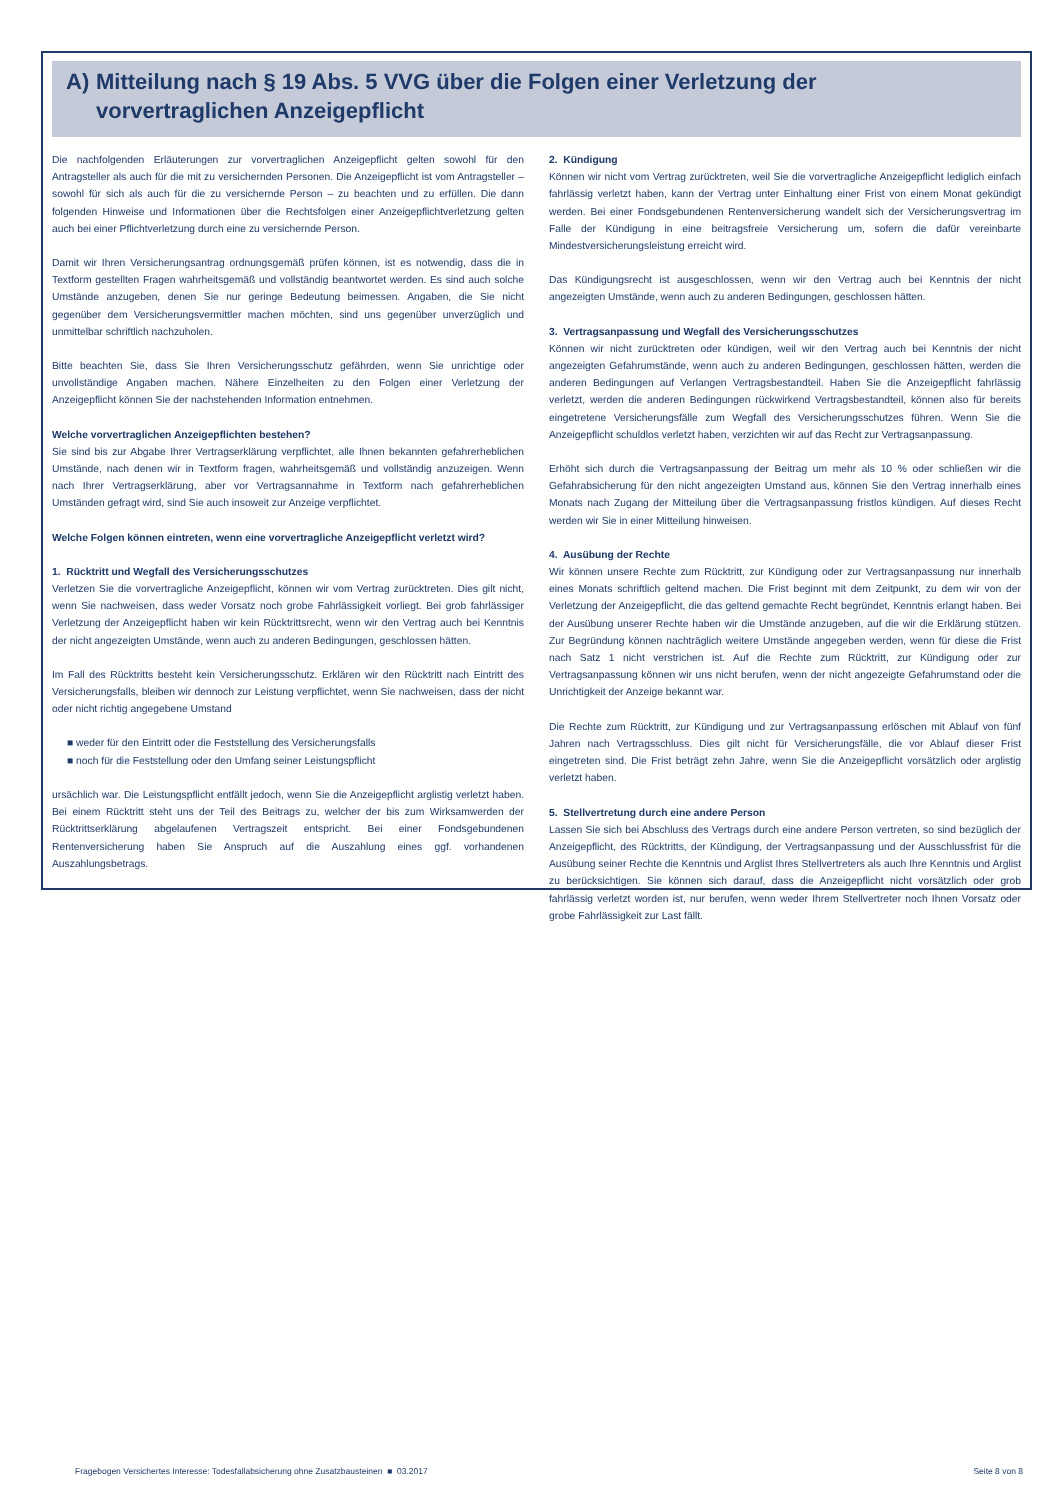A) Mitteilung nach § 19 Abs. 5 VVG über die Folgen einer Verletzung der
vorvertraglichen Anzeigepflicht
Die nachfolgenden Erläuterungen zur vorvertraglichen Anzeigepflicht gelten sowohl für den Antragsteller als auch für die mit zu versichernden Personen. Die Anzeigepflicht ist vom Antragsteller – sowohl für sich als auch für die zu versichernde Person – zu beachten und zu erfüllen. Die dann folgenden Hinweise und Informationen über die Rechtsfolgen einer Anzeigepflichtverletzung gelten auch bei einer Pflichtverletzung durch eine zu versichernde Person.
Damit wir Ihren Versicherungsantrag ordnungsgemäß prüfen können, ist es notwendig, dass die in Textform gestellten Fragen wahrheitsgemäß und vollständig beantwortet werden. Es sind auch solche Umstände anzugeben, denen Sie nur geringe Bedeutung beimessen. Angaben, die Sie nicht gegenüber dem Versicherungsvermittler machen möchten, sind uns gegenüber unverzüglich und unmittelbar schriftlich nachzuholen.
Bitte beachten Sie, dass Sie Ihren Versicherungsschutz gefährden, wenn Sie unrichtige oder unvollständige Angaben machen. Nähere Einzelheiten zu den Folgen einer Verletzung der Anzeigepflicht können Sie der nachstehenden Information entnehmen.
Welche vorvertraglichen Anzeigepflichten bestehen?
Sie sind bis zur Abgabe Ihrer Vertragserklärung verpflichtet, alle Ihnen bekannten gefahrerheblichen Umstände, nach denen wir in Textform fragen, wahrheitsgemäß und vollständig anzuzeigen. Wenn nach Ihrer Vertragserklärung, aber vor Vertragsannahme in Textform nach gefahrerheblichen Umständen gefragt wird, sind Sie auch insoweit zur Anzeige verpflichtet.
Welche Folgen können eintreten, wenn eine vorvertragliche Anzeigepflicht verletzt wird?
1. Rücktritt und Wegfall des Versicherungsschutzes
Verletzen Sie die vorvertragliche Anzeigepflicht, können wir vom Vertrag zurücktreten. Dies gilt nicht, wenn Sie nachweisen, dass weder Vorsatz noch grobe Fahrlässigkeit vorliegt. Bei grob fahrlässiger Verletzung der Anzeigepflicht haben wir kein Rücktrittsrecht, wenn wir den Vertrag auch bei Kenntnis der nicht angezeigten Umstände, wenn auch zu anderen Bedingungen, geschlossen hätten.
Im Fall des Rücktritts besteht kein Versicherungsschutz. Erklären wir den Rücktritt nach Eintritt des Versicherungsfalls, bleiben wir dennoch zur Leistung verpflichtet, wenn Sie nachweisen, dass der nicht oder nicht richtig angegebene Umstand
■ weder für den Eintritt oder die Feststellung des Versicherungsfalls
■ noch für die Feststellung oder den Umfang seiner Leistungspflicht
ursächlich war. Die Leistungspflicht entfällt jedoch, wenn Sie die Anzeigepflicht arglistig verletzt haben. Bei einem Rücktritt steht uns der Teil des Beitrags zu, welcher der bis zum Wirksamwerden der Rücktrittserklärung abgelaufenen Vertragszeit entspricht. Bei einer Fondsgebundenen Rentenversicherung haben Sie Anspruch auf die Auszahlung eines ggf. vorhandenen Auszahlungsbetrags.
2. Kündigung
Können wir nicht vom Vertrag zurücktreten, weil Sie die vorvertragliche Anzeigepflicht lediglich einfach fahrlässig verletzt haben, kann der Vertrag unter Einhaltung einer Frist von einem Monat gekündigt werden. Bei einer Fondsgebundenen Rentenversicherung wandelt sich der Versicherungsvertrag im Falle der Kündigung in eine beitragsfreie Versicherung um, sofern die dafür vereinbarte Mindestversicherungsleistung erreicht wird.
Das Kündigungsrecht ist ausgeschlossen, wenn wir den Vertrag auch bei Kenntnis der nicht angezeigten Umstände, wenn auch zu anderen Bedingungen, geschlossen hätten.
3. Vertragsanpassung und Wegfall des Versicherungsschutzes
Können wir nicht zurücktreten oder kündigen, weil wir den Vertrag auch bei Kenntnis der nicht angezeigten Gefahrumstände, wenn auch zu anderen Bedingungen, geschlossen hätten, werden die anderen Bedingungen auf Verlangen Vertragsbestandteil. Haben Sie die Anzeigepflicht fahrlässig verletzt, werden die anderen Bedingungen rückwirkend Vertragsbestandteil, können also für bereits eingetretene Versicherungsfälle zum Wegfall des Versicherungsschutzes führen. Wenn Sie die Anzeigepflicht schuldlos verletzt haben, verzichten wir auf das Recht zur Vertragsanpassung.
Erhöht sich durch die Vertragsanpassung der Beitrag um mehr als 10 % oder schließen wir die Gefahrabsicherung für den nicht angezeigten Umstand aus, können Sie den Vertrag innerhalb eines Monats nach Zugang der Mitteilung über die Vertragsanpassung fristlos kündigen. Auf dieses Recht werden wir Sie in einer Mitteilung hinweisen.
4. Ausübung der Rechte
Wir können unsere Rechte zum Rücktritt, zur Kündigung oder zur Vertragsanpassung nur innerhalb eines Monats schriftlich geltend machen. Die Frist beginnt mit dem Zeitpunkt, zu dem wir von der Verletzung der Anzeigepflicht, die das geltend gemachte Recht begründet, Kenntnis erlangt haben. Bei der Ausübung unserer Rechte haben wir die Umstände anzugeben, auf die wir die Erklärung stützen. Zur Begründung können nachträglich weitere Umstände angegeben werden, wenn für diese die Frist nach Satz 1 nicht verstrichen ist. Auf die Rechte zum Rücktritt, zur Kündigung oder zur Vertragsanpassung können wir uns nicht berufen, wenn der nicht angezeigte Gefahrumstand oder die Unrichtigkeit der Anzeige bekannt war.
Die Rechte zum Rücktritt, zur Kündigung und zur Vertragsanpassung erlöschen mit Ablauf von fünf Jahren nach Vertragsschluss. Dies gilt nicht für Versicherungsfälle, die vor Ablauf dieser Frist eingetreten sind. Die Frist beträgt zehn Jahre, wenn Sie die Anzeigepflicht vorsätzlich oder arglistig verletzt haben.
5. Stellvertretung durch eine andere Person
Lassen Sie sich bei Abschluss des Vertrags durch eine andere Person vertreten, so sind bezüglich der Anzeigepflicht, des Rücktritts, der Kündigung, der Vertragsanpassung und der Ausschlussfrist für die Ausübung seiner Rechte die Kenntnis und Arglist Ihres Stellvertreters als auch Ihre Kenntnis und Arglist zu berücksichtigen. Sie können sich darauf, dass die Anzeigepflicht nicht vorsätzlich oder grob fahrlässig verletzt worden ist, nur berufen, wenn weder Ihrem Stellvertreter noch Ihnen Vorsatz oder grobe Fahrlässigkeit zur Last fällt.
Fragebogen Versichertes Interesse: Todesfallabsicherung ohne Zusatzbausteinen ■ 03.2017 Seite 8 von 8